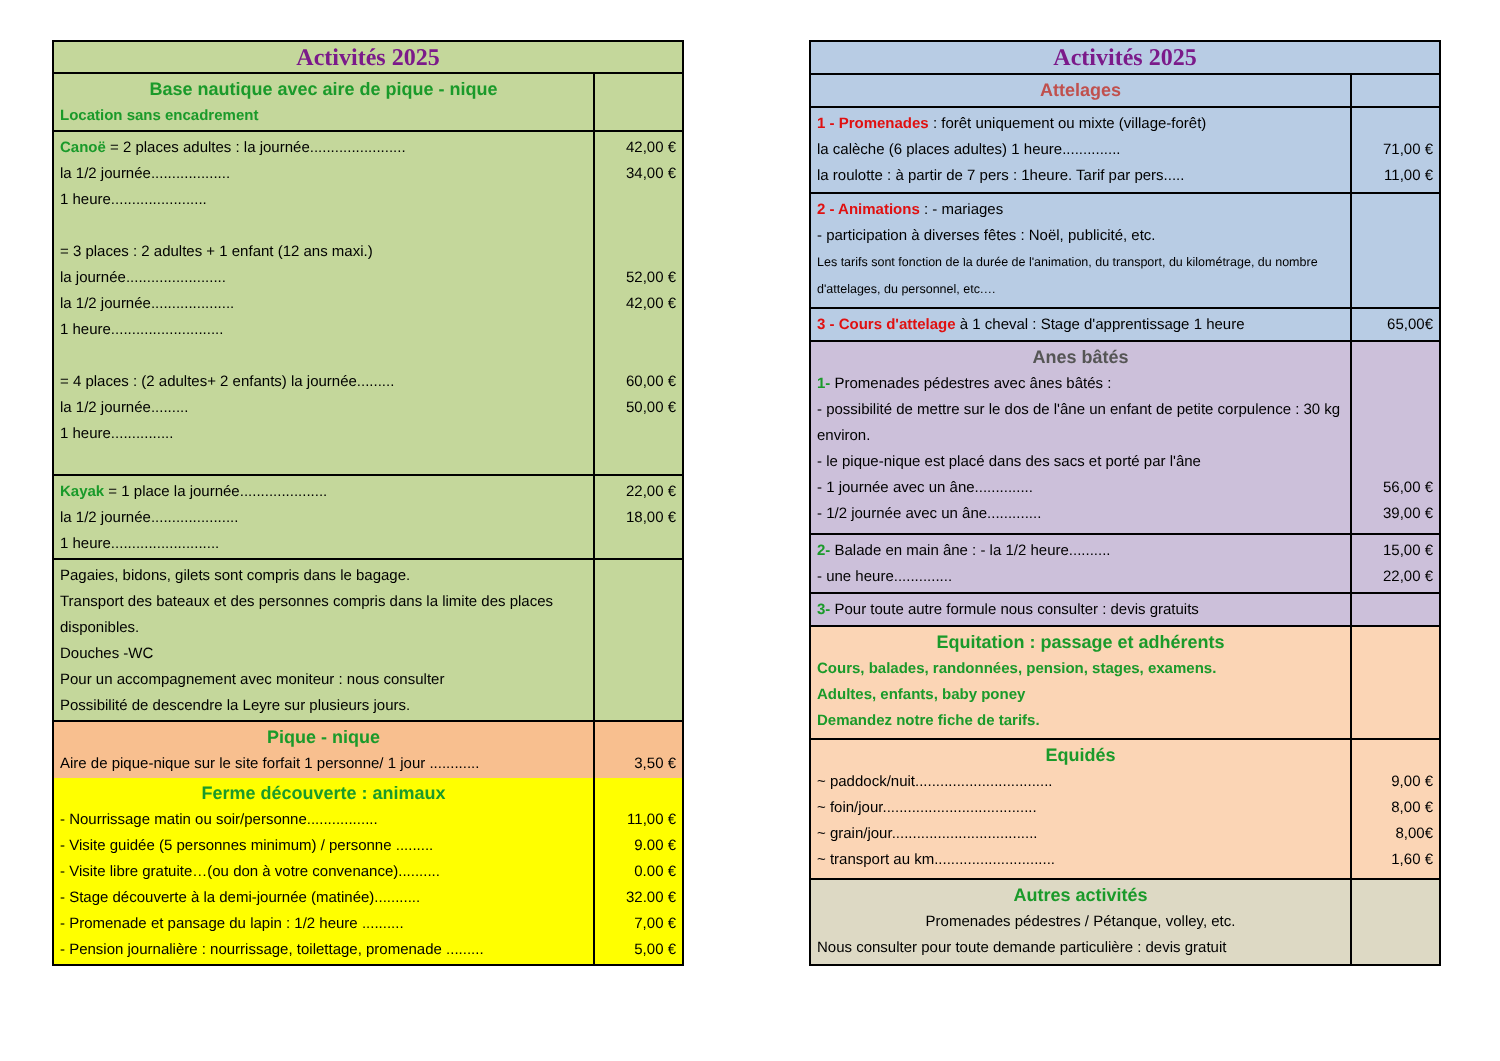| Activités 2025 | |
| Base nautique avec aire de pique - nique Location sans encadrement | |
| Canoë = 2 places adultes : la journée....................... la 1/2 journée................... 1 heure....................... = 3 places : 2 adultes + 1 enfant (12 ans maxi.) la journée........................ la 1/2 journée.................... 1 heure........................... = 4 places : (2 adultes+ 2 enfants) la journée......... la 1/2 journée......... 1 heure............... | 42,00 € 34,00 € 52,00 € 42,00 € 60,00 € 50,00 € |
| Kayak = 1 place la journée..................... la 1/2 journée..................... 1 heure.......................... | 22,00 € 18,00 € |
| Pagaies, bidons, gilets sont compris dans le bagage. Transport des bateaux et des personnes compris dans la limite des places disponibles. Douches -WC Pour un accompagnement avec moniteur : nous consulter Possibilité de descendre la Leyre sur plusieurs jours. | |
| Pique - nique Aire de pique-nique sur le site forfait 1 personne/ 1 jour ............ | 3,50 € |
| Ferme découverte : animaux - Nourrissage matin ou soir/personne................. - Visite guidée (5 personnes minimum) / personne ......... - Visite libre gratuite…(ou don à votre convenance).......... - Stage découverte à la demi-journée (matinée)........... - Promenade et pansage du lapin : 1/2 heure .......... - Pension journalière : nourrissage, toilettage, promenade ......... | 11,00 € 9.00 € 0.00 € 32.00 € 7,00 € 5,00 € |
| Activités 2025 | |
| Attelages | |
| 1 - Promenades : forêt uniquement ou mixte (village-forêt) la calèche (6 places adultes) 1 heure.............. la roulotte : à partir de 7 pers : 1heure. Tarif par pers..... | 71,00 € 11,00 € |
| 2 - Animations : - mariages - participation à diverses fêtes : Noël, publicité, etc. Les tarifs sont fonction de la durée de l'animation, du transport, du kilométrage, du nombre d'attelages, du personnel, etc.… | |
| 3 - Cours d'attelage à 1 cheval : Stage d'apprentissage 1 heure | 65,00€ |
| Anes bâtés 1- Promenades pédestres avec ânes bâtés : - possibilité de mettre sur le dos de l'âne un enfant de petite corpulence : 30 kg environ. - le pique-nique est placé dans des sacs et porté par l'âne - 1 journée avec un âne.............. - 1/2 journée avec un âne............. | 56,00 € 39,00 € |
| 2- Balade en main âne : - la 1/2 heure.......... - une heure.............. | 15,00 € 22,00 € |
| 3- Pour toute autre formule nous consulter : devis gratuits | |
| Equitation : passage et adhérents Cours, balades, randonnées, pension, stages, examens. Adultes, enfants, baby poney Demandez notre fiche de tarifs. | |
| Equidés ~ paddock/nuit................................. ~ foin/jour..................................... ~ grain/jour................................... ~ transport au km............................. | 9,00 € 8,00 € 8,00€ 1,60 € |
| Autres activités Promenades pédestres / Pétanque, volley, etc. Nous consulter pour toute demande particulière : devis gratuit | |